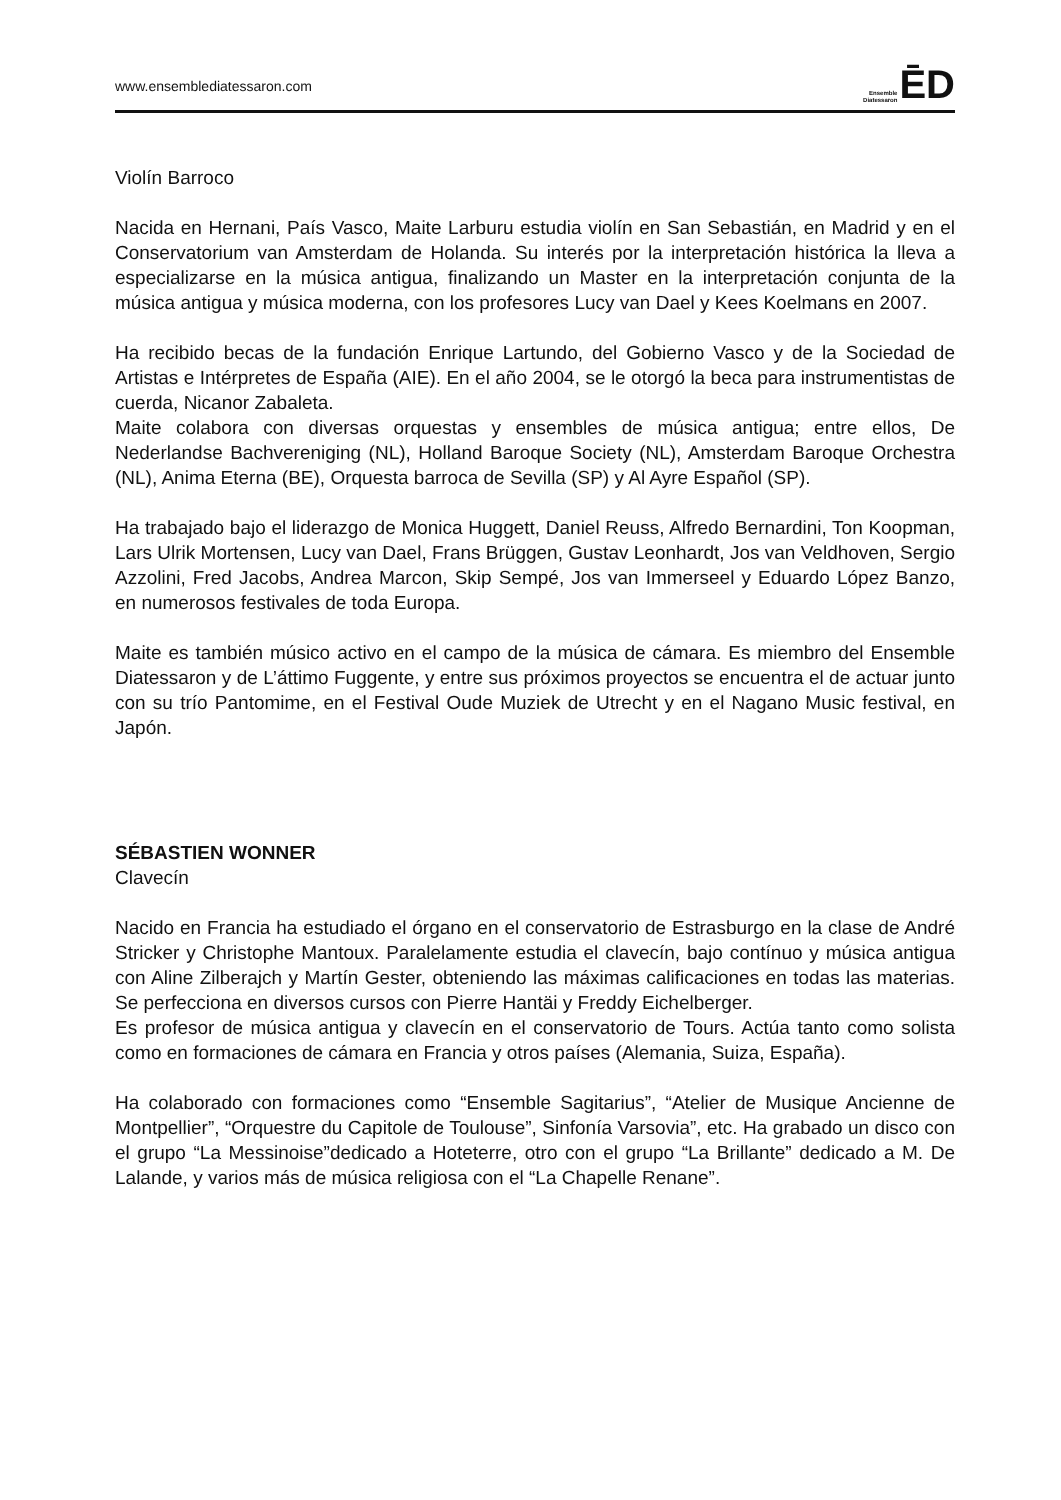www.ensemblediatessaron.com
Ensemble
Diatessaron ĒD
Violín Barroco
Nacida en Hernani, País Vasco, Maite Larburu estudia violín en San Sebastián, en Madrid y en el Conservatorium van Amsterdam de Holanda. Su interés por la interpretación histórica la lleva a especializarse en la música antigua, finalizando un Master en la interpretación conjunta de la música antigua y música moderna, con los profesores Lucy van Dael y Kees Koelmans en 2007.
Ha recibido becas de la fundación Enrique Lartundo, del Gobierno Vasco y de la Sociedad de Artistas e Intérpretes de España (AIE). En el año 2004, se le otorgó la beca para instrumentistas de cuerda, Nicanor Zabaleta.
Maite colabora con diversas orquestas y ensembles de música antigua; entre ellos, De Nederlandse Bachvereniging (NL), Holland Baroque Society (NL), Amsterdam Baroque Orchestra (NL), Anima Eterna (BE), Orquesta barroca de Sevilla (SP) y Al Ayre Español (SP).
Ha trabajado bajo el liderazgo de Monica Huggett, Daniel Reuss, Alfredo Bernardini, Ton Koopman, Lars Ulrik Mortensen, Lucy van Dael, Frans Brüggen, Gustav Leonhardt, Jos van Veldhoven, Sergio Azzolini, Fred Jacobs, Andrea Marcon, Skip Sempé, Jos van Immerseel y Eduardo López Banzo, en numerosos festivales de toda Europa.
Maite es también músico activo en el campo de la música de cámara. Es miembro del Ensemble Diatessaron y de L’áttimo Fuggente, y entre sus próximos proyectos se encuentra el de actuar junto con su trío Pantomime, en el Festival Oude Muziek de Utrecht y en el Nagano Music festival, en Japón.
SÉBASTIEN WONNER
Clavecín
Nacido en Francia ha estudiado el órgano en el conservatorio de Estrasburgo en la clase de André Stricker y Christophe Mantoux. Paralelamente estudia el clavecín, bajo contínuo y música antigua con Aline Zilberajch y Martín Gester, obteniendo las máximas calificaciones en todas las materias. Se perfecciona en diversos cursos con Pierre Hantäi y Freddy Eichelberger.
Es profesor de música antigua y clavecín en el conservatorio de Tours. Actúa tanto como solista como en formaciones de cámara en Francia y otros países (Alemania, Suiza, España).
Ha colaborado con formaciones como “Ensemble Sagitarius”, “Atelier de Musique Ancienne de Montpellier”, “Orquestre du Capitole de Toulouse”, Sinfonía Varsovia”, etc. Ha grabado un disco con el grupo “La Messinoise”dedicado a Hoteterre, otro con el grupo “La Brillante” dedicado a M. De Lalande, y varios más de música religiosa con el “La Chapelle Renane”.